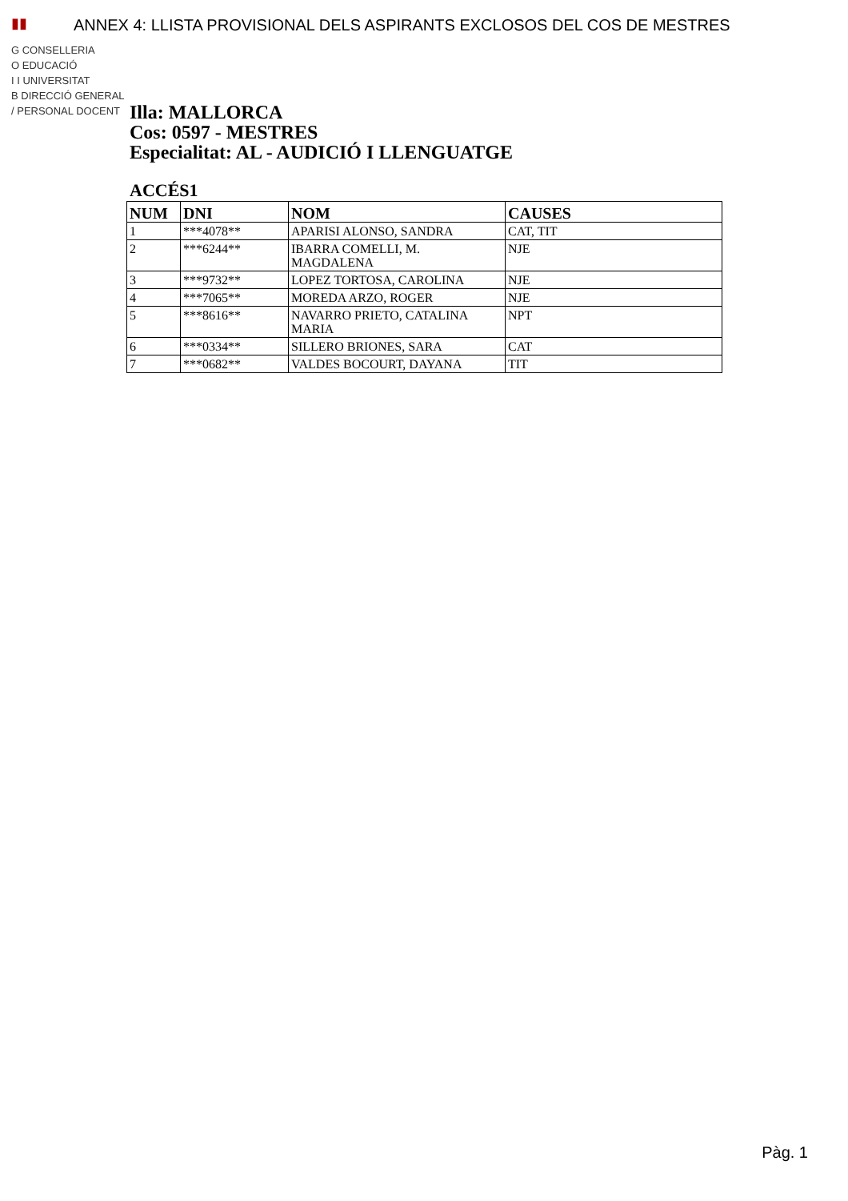▮▮
G CONSELLERIA
O EDUCACIÓ
I I UNIVERSITAT
B DIRECCIÓ GENERAL
/ PERSONAL DOCENT
ANNEX 4: LLISTA PROVISIONAL DELS ASPIRANTS EXCLOSOS DEL COS DE MESTRES
Illa: MALLORCA
Cos: 0597 - MESTRES
Especialitat: AL - AUDICIÓ I LLENGUATGE
ACCÉS1
| NUM | DNI | NOM | CAUSES |
| --- | --- | --- | --- |
| 1 | ***4078** | APARISI ALONSO, SANDRA | CAT, TIT |
| 2 | ***6244** | IBARRA COMELLI, M. MAGDALENA | NJE |
| 3 | ***9732** | LOPEZ TORTOSA, CAROLINA | NJE |
| 4 | ***7065** | MOREDA ARZO, ROGER | NJE |
| 5 | ***8616** | NAVARRO PRIETO, CATALINA MARIA | NPT |
| 6 | ***0334** | SILLERO BRIONES, SARA | CAT |
| 7 | ***0682** | VALDES BOCOURT, DAYANA | TIT |
Pàg. 1